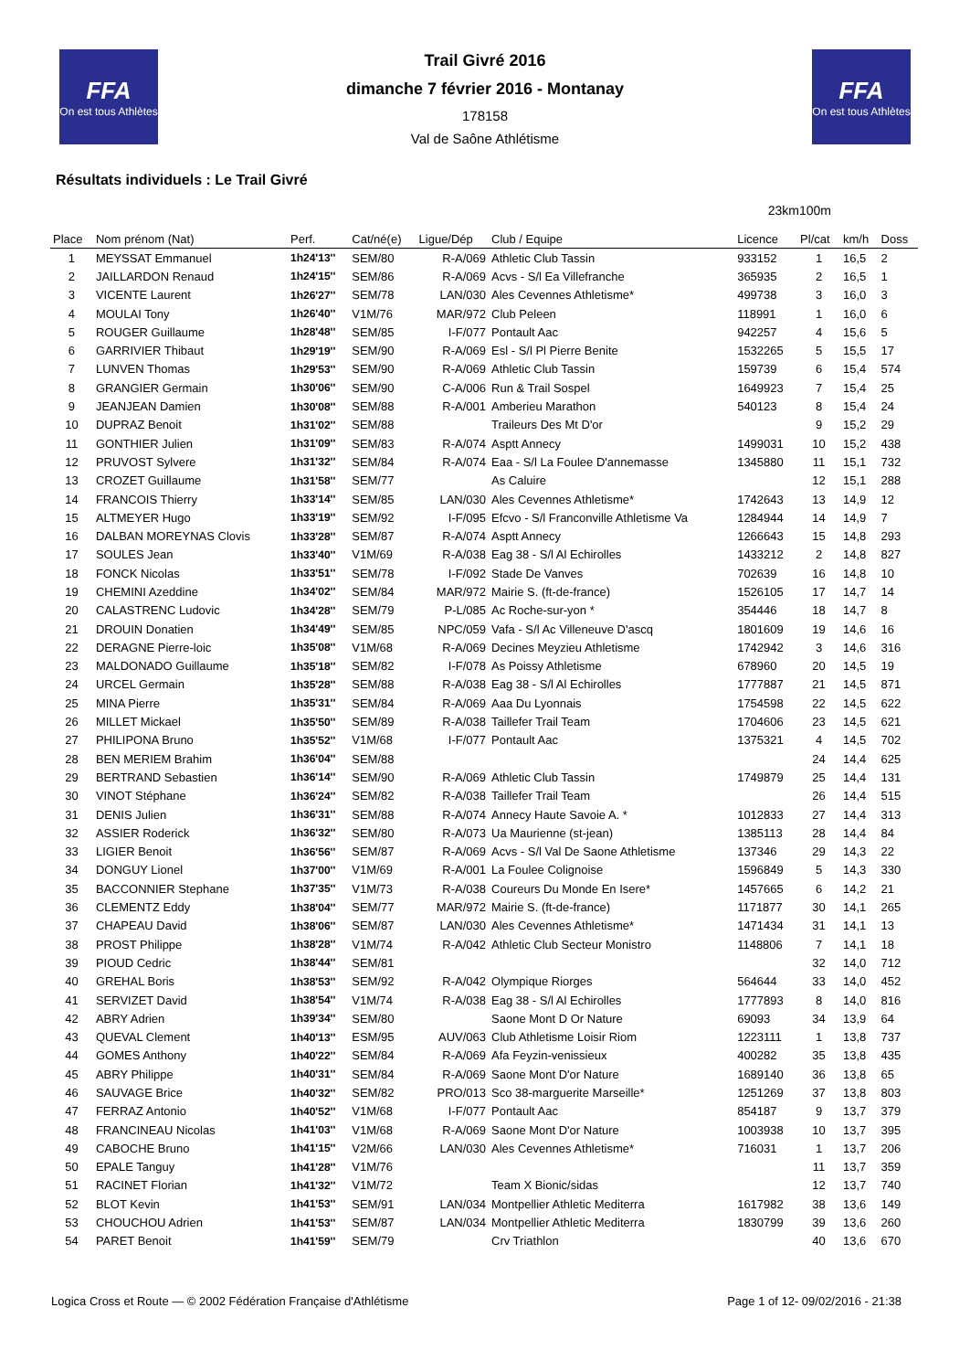FFA
On est tous Athlètes
FFA
On est tous Athlètes
Trail Givré 2016
dimanche 7 février 2016 - Montanay
178158
Val de Saône Athlétisme
Résultats individuels : Le Trail Givré
23km100m
| Place | Nom prénom (Nat) | Perf. | Cat/né(e) | Ligue/Dép | Club / Equipe | Licence | Pl/cat | km/h | Doss |
| --- | --- | --- | --- | --- | --- | --- | --- | --- | --- |
| 1 | MEYSSAT Emmanuel | 1h24'13'' | SEM/80 | R-A/069 | Athletic Club Tassin | 933152 | 1 | 16,5 | 2 |
| 2 | JAILLARDON Renaud | 1h24'15'' | SEM/86 | R-A/069 | Acvs - S/l Ea Villefranche | 365935 | 2 | 16,5 | 1 |
| 3 | VICENTE Laurent | 1h26'27'' | SEM/78 | LAN/030 | Ales Cevennes Athletisme* | 499738 | 3 | 16,0 | 3 |
| 4 | MOULAI Tony | 1h26'40'' | V1M/76 | MAR/972 | Club Peleen | 118991 | 1 | 16,0 | 6 |
| 5 | ROUGER Guillaume | 1h28'48'' | SEM/85 | I-F/077 | Pontault Aac | 942257 | 4 | 15,6 | 5 |
| 6 | GARRIVIER Thibaut | 1h29'19'' | SEM/90 | R-A/069 | Esl - S/l Pl Pierre Benite | 1532265 | 5 | 15,5 | 17 |
| 7 | LUNVEN Thomas | 1h29'53'' | SEM/90 | R-A/069 | Athletic Club Tassin | 159739 | 6 | 15,4 | 574 |
| 8 | GRANGIER Germain | 1h30'06'' | SEM/90 | C-A/006 | Run & Trail Sospel | 1649923 | 7 | 15,4 | 25 |
| 9 | JEANJEAN Damien | 1h30'08'' | SEM/88 | R-A/001 | Amberieu Marathon | 540123 | 8 | 15,4 | 24 |
| 10 | DUPRAZ Benoit | 1h31'02'' | SEM/88 | | Traileurs Des Mt D'or | | 9 | 15,2 | 29 |
| 11 | GONTHIER Julien | 1h31'09'' | SEM/83 | R-A/074 | Asptt Annecy | 1499031 | 10 | 15,2 | 438 |
| 12 | PRUVOST Sylvere | 1h31'32'' | SEM/84 | R-A/074 | Eaa - S/l La Foulee D'annemasse | 1345880 | 11 | 15,1 | 732 |
| 13 | CROZET Guillaume | 1h31'58'' | SEM/77 | | As Caluire | | 12 | 15,1 | 288 |
| 14 | FRANCOIS Thierry | 1h33'14'' | SEM/85 | LAN/030 | Ales Cevennes Athletisme* | 1742643 | 13 | 14,9 | 12 |
| 15 | ALTMEYER Hugo | 1h33'19'' | SEM/92 | I-F/095 | Efcvo - S/l Franconville Athletisme Va | 1284944 | 14 | 14,9 | 7 |
| 16 | DALBAN MOREYNAS Clovis | 1h33'28'' | SEM/87 | R-A/074 | Asptt Annecy | 1266643 | 15 | 14,8 | 293 |
| 17 | SOULES Jean | 1h33'40'' | V1M/69 | R-A/038 | Eag 38 - S/l Al Echirolles | 1433212 | 2 | 14,8 | 827 |
| 18 | FONCK Nicolas | 1h33'51'' | SEM/78 | I-F/092 | Stade De Vanves | 702639 | 16 | 14,8 | 10 |
| 19 | CHEMINI Azeddine | 1h34'02'' | SEM/84 | MAR/972 | Mairie S. (ft-de-france) | 1526105 | 17 | 14,7 | 14 |
| 20 | CALASTRENC Ludovic | 1h34'28'' | SEM/79 | P-L/085 | Ac Roche-sur-yon * | 354446 | 18 | 14,7 | 8 |
| 21 | DROUIN Donatien | 1h34'49'' | SEM/85 | NPC/059 | Vafa - S/l Ac Villeneuve D'ascq | 1801609 | 19 | 14,6 | 16 |
| 22 | DERAGNE Pierre-loic | 1h35'08'' | V1M/68 | R-A/069 | Decines Meyzieu Athletisme | 1742942 | 3 | 14,6 | 316 |
| 23 | MALDONADO Guillaume | 1h35'18'' | SEM/82 | I-F/078 | As Poissy Athletisme | 678960 | 20 | 14,5 | 19 |
| 24 | URCEL Germain | 1h35'28'' | SEM/88 | R-A/038 | Eag 38 - S/l Al Echirolles | 1777887 | 21 | 14,5 | 871 |
| 25 | MINA Pierre | 1h35'31'' | SEM/84 | R-A/069 | Aaa Du Lyonnais | 1754598 | 22 | 14,5 | 622 |
| 26 | MILLET Mickael | 1h35'50'' | SEM/89 | R-A/038 | Taillefer Trail Team | 1704606 | 23 | 14,5 | 621 |
| 27 | PHILIPONA Bruno | 1h35'52'' | V1M/68 | I-F/077 | Pontault Aac | 1375321 | 4 | 14,5 | 702 |
| 28 | BEN MERIEM Brahim | 1h36'04'' | SEM/88 | | | | 24 | 14,4 | 625 |
| 29 | BERTRAND Sebastien | 1h36'14'' | SEM/90 | R-A/069 | Athletic Club Tassin | 1749879 | 25 | 14,4 | 131 |
| 30 | VINOT Stéphane | 1h36'24'' | SEM/82 | R-A/038 | Taillefer Trail Team | | 26 | 14,4 | 515 |
| 31 | DENIS Julien | 1h36'31'' | SEM/88 | R-A/074 | Annecy Haute Savoie A. * | 1012833 | 27 | 14,4 | 313 |
| 32 | ASSIER Roderick | 1h36'32'' | SEM/80 | R-A/073 | Ua Maurienne (st-jean) | 1385113 | 28 | 14,4 | 84 |
| 33 | LIGIER Benoit | 1h36'56'' | SEM/87 | R-A/069 | Acvs - S/l Val De Saone Athletisme | 137346 | 29 | 14,3 | 22 |
| 34 | DONGUY Lionel | 1h37'00'' | V1M/69 | R-A/001 | La Foulee Colignoise | 1596849 | 5 | 14,3 | 330 |
| 35 | BACCONNIER Stephane | 1h37'35'' | V1M/73 | R-A/038 | Coureurs Du Monde En Isere* | 1457665 | 6 | 14,2 | 21 |
| 36 | CLEMENTZ Eddy | 1h38'04'' | SEM/77 | MAR/972 | Mairie S. (ft-de-france) | 1171877 | 30 | 14,1 | 265 |
| 37 | CHAPEAU David | 1h38'06'' | SEM/87 | LAN/030 | Ales Cevennes Athletisme* | 1471434 | 31 | 14,1 | 13 |
| 38 | PROST Philippe | 1h38'28'' | V1M/74 | R-A/042 | Athletic Club Secteur Monistro | 1148806 | 7 | 14,1 | 18 |
| 39 | PIOUD Cedric | 1h38'44'' | SEM/81 | | | | 32 | 14,0 | 712 |
| 40 | GREHAL Boris | 1h38'53'' | SEM/92 | R-A/042 | Olympique Riorges | 564644 | 33 | 14,0 | 452 |
| 41 | SERVIZET David | 1h38'54'' | V1M/74 | R-A/038 | Eag 38 - S/l Al Echirolles | 1777893 | 8 | 14,0 | 816 |
| 42 | ABRY Adrien | 1h39'34'' | SEM/80 | | Saone Mont D Or Nature | 69093 | 34 | 13,9 | 64 |
| 43 | QUEVAL Clement | 1h40'13'' | ESM/95 | AUV/063 | Club Athletisme Loisir Riom | 1223111 | 1 | 13,8 | 737 |
| 44 | GOMES Anthony | 1h40'22'' | SEM/84 | R-A/069 | Afa Feyzin-venissieux | 400282 | 35 | 13,8 | 435 |
| 45 | ABRY Philippe | 1h40'31'' | SEM/84 | R-A/069 | Saone Mont D'or Nature | 1689140 | 36 | 13,8 | 65 |
| 46 | SAUVAGE Brice | 1h40'32'' | SEM/82 | PRO/013 | Sco 38-marguerite Marseille* | 1251269 | 37 | 13,8 | 803 |
| 47 | FERRAZ Antonio | 1h40'52'' | V1M/68 | I-F/077 | Pontault Aac | 854187 | 9 | 13,7 | 379 |
| 48 | FRANCINEAU Nicolas | 1h41'03'' | V1M/68 | R-A/069 | Saone Mont D'or Nature | 1003938 | 10 | 13,7 | 395 |
| 49 | CABOCHE Bruno | 1h41'15'' | V2M/66 | LAN/030 | Ales Cevennes Athletisme* | 716031 | 1 | 13,7 | 206 |
| 50 | EPALE Tanguy | 1h41'28'' | V1M/76 | | | | 11 | 13,7 | 359 |
| 51 | RACINET Florian | 1h41'32'' | V1M/72 | | Team X Bionic/sidas | | 12 | 13,7 | 740 |
| 52 | BLOT Kevin | 1h41'53'' | SEM/91 | LAN/034 | Montpellier Athletic Mediterra | 1617982 | 38 | 13,6 | 149 |
| 53 | CHOUCHOU Adrien | 1h41'53'' | SEM/87 | LAN/034 | Montpellier Athletic Mediterra | 1830799 | 39 | 13,6 | 260 |
| 54 | PARET Benoit | 1h41'59'' | SEM/79 | | Crv Triathlon | | 40 | 13,6 | 670 |
Logica Cross et Route — © 2002 Fédération Française d'Athlétisme Page 1 of 12- 09/02/2016 - 21:38